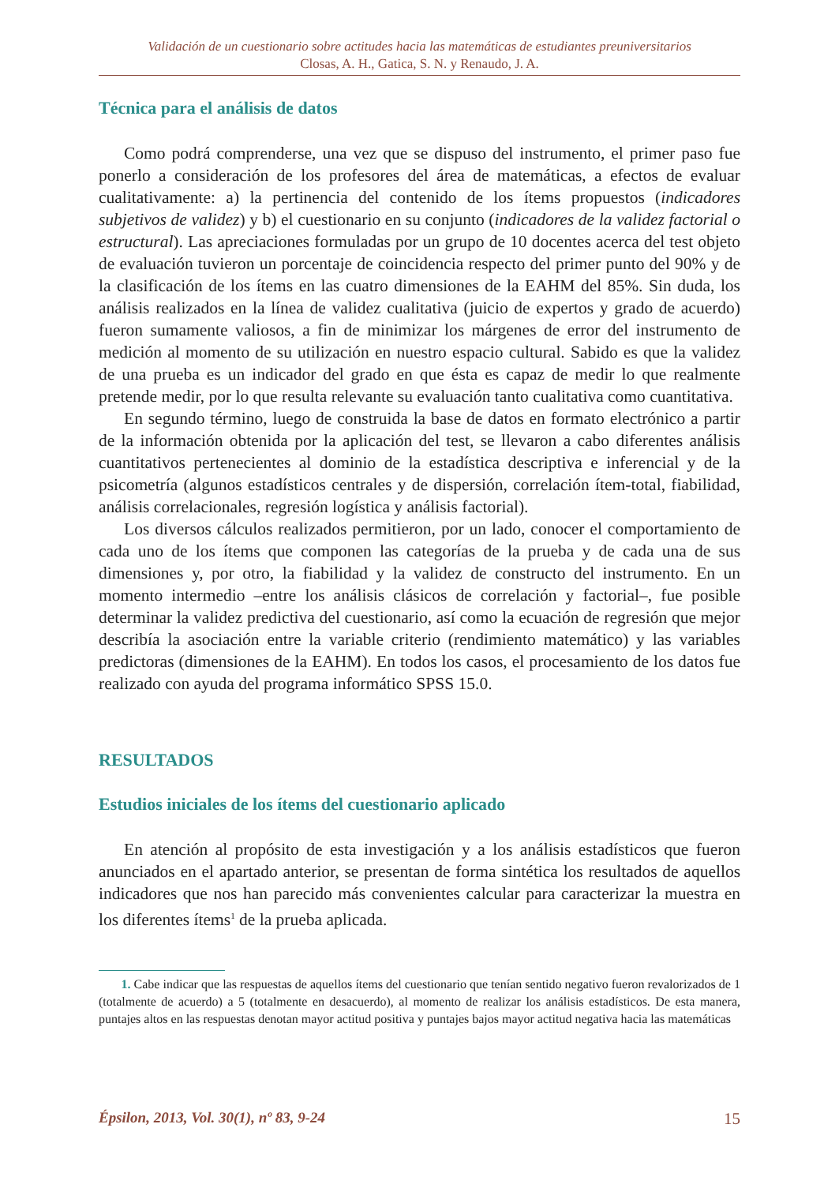Validación de un cuestionario sobre actitudes hacia las matemáticas de estudiantes preuniversitarios
Closas, A. H., Gatica, S. N. y Renaudo, J. A.
Técnica para el análisis de datos
Como podrá comprenderse, una vez que se dispuso del instrumento, el primer paso fue ponerlo a consideración de los profesores del área de matemáticas, a efectos de evaluar cualitativamente: a) la pertinencia del contenido de los ítems propuestos (indicadores subjetivos de validez) y b) el cuestionario en su conjunto (indicadores de la validez factorial o estructural). Las apreciaciones formuladas por un grupo de 10 docentes acerca del test objeto de evaluación tuvieron un porcentaje de coincidencia respecto del primer punto del 90% y de la clasificación de los ítems en las cuatro dimensiones de la EAHM del 85%. Sin duda, los análisis realizados en la línea de validez cualitativa (juicio de expertos y grado de acuerdo) fueron sumamente valiosos, a fin de minimizar los márgenes de error del instrumento de medición al momento de su utilización en nuestro espacio cultural. Sabido es que la validez de una prueba es un indicador del grado en que ésta es capaz de medir lo que realmente pretende medir, por lo que resulta relevante su evaluación tanto cualitativa como cuantitativa.
En segundo término, luego de construida la base de datos en formato electrónico a partir de la información obtenida por la aplicación del test, se llevaron a cabo diferentes análisis cuantitativos pertenecientes al dominio de la estadística descriptiva e inferencial y de la psicometría (algunos estadísticos centrales y de dispersión, correlación ítem-total, fiabilidad, análisis correlacionales, regresión logística y análisis factorial).
Los diversos cálculos realizados permitieron, por un lado, conocer el comportamiento de cada uno de los ítems que componen las categorías de la prueba y de cada una de sus dimensiones y, por otro, la fiabilidad y la validez de constructo del instrumento. En un momento intermedio –entre los análisis clásicos de correlación y factorial–, fue posible determinar la validez predictiva del cuestionario, así como la ecuación de regresión que mejor describía la asociación entre la variable criterio (rendimiento matemático) y las variables predictoras (dimensiones de la EAHM). En todos los casos, el procesamiento de los datos fue realizado con ayuda del programa informático SPSS 15.0.
RESULTADOS
Estudios iniciales de los ítems del cuestionario aplicado
En atención al propósito de esta investigación y a los análisis estadísticos que fueron anunciados en el apartado anterior, se presentan de forma sintética los resultados de aquellos indicadores que nos han parecido más convenientes calcular para caracterizar la muestra en los diferentes ítems<sup>1</sup> de la prueba aplicada.
1. Cabe indicar que las respuestas de aquellos ítems del cuestionario que tenían sentido negativo fueron revalorizados de 1 (totalmente de acuerdo) a 5 (totalmente en desacuerdo), al momento de realizar los análisis estadísticos. De esta manera, puntajes altos en las respuestas denotan mayor actitud positiva y puntajes bajos mayor actitud negativa hacia las matemáticas
Épsilon, 2013, Vol. 30(1), nº 83, 9-24 15